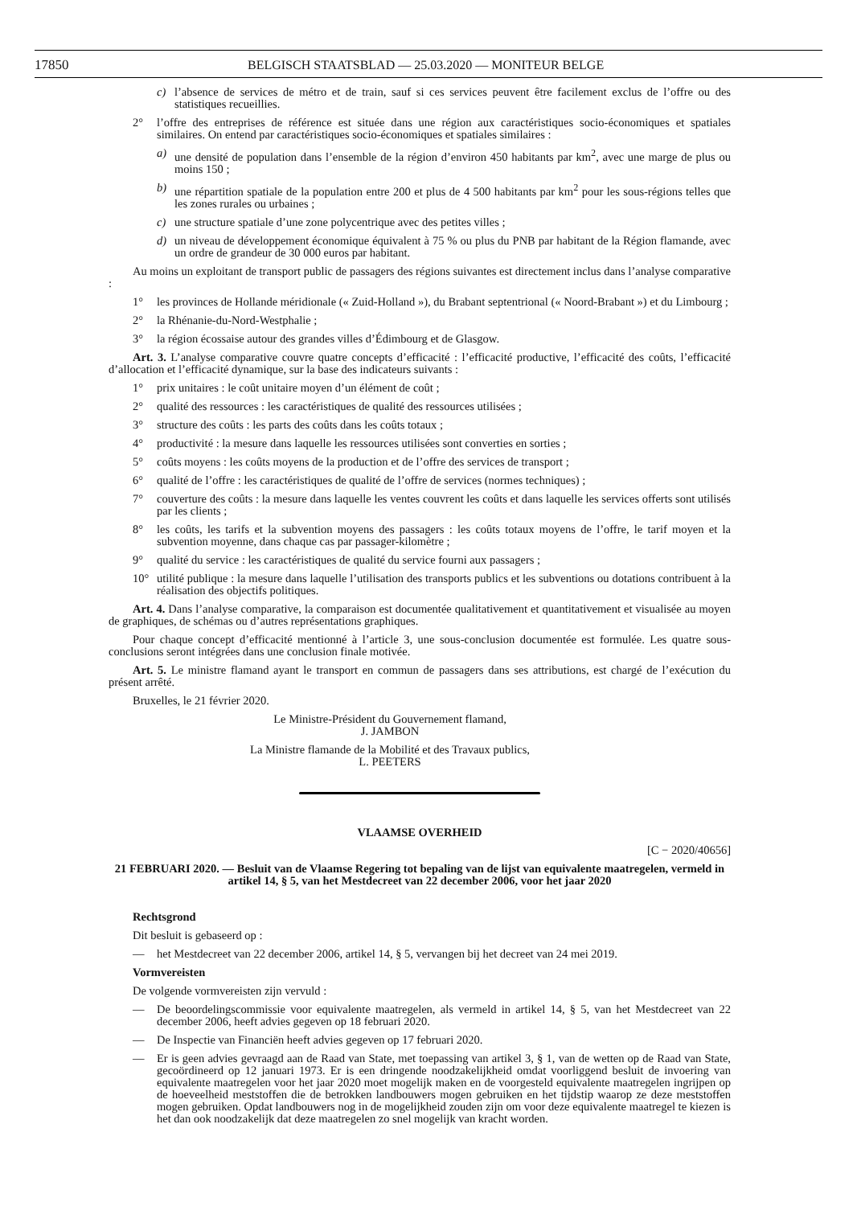17850 BELGISCH STAATSBLAD — 25.03.2020 — MONITEUR BELGE
c) l’absence de services de métro et de train, sauf si ces services peuvent être facilement exclus de l’offre ou des statistiques recueillies.
2° l’offre des entreprises de référence est située dans une région aux caractéristiques socio-économiques et spatiales similaires. On entend par caractéristiques socio-économiques et spatiales similaires :
a) une densité de population dans l’ensemble de la région d’environ 450 habitants par km<sup>2</sup>, avec une marge de plus ou moins 150 ;
b) une répartition spatiale de la population entre 200 et plus de 4 500 habitants par km<sup>2</sup> pour les sous-régions telles que les zones rurales ou urbaines ;
c) une structure spatiale d’une zone polycentrique avec des petites villes ;
d) un niveau de développement économique équivalent à 75 % ou plus du PNB par habitant de la Région flamande, avec un ordre de grandeur de 30 000 euros par habitant.
Au moins un exploitant de transport public de passagers des régions suivantes est directement inclus dans l’analyse comparative :
1° les provinces de Hollande méridionale (« Zuid-Holland »), du Brabant septentrional (« Noord-Brabant ») et du Limbourg ;
2° la Rhénanie-du-Nord-Westphalie ;
3° la région écossaise autour des grandes villes d’Édimbourg et de Glasgow.
Art. 3. L’analyse comparative couvre quatre concepts d’efficacité : l’efficacité productive, l’efficacité des coûts, l’efficacité d’allocation et l’efficacité dynamique, sur la base des indicateurs suivants :
1° prix unitaires : le coût unitaire moyen d’un élément de coût ;
2° qualité des ressources : les caractéristiques de qualité des ressources utilisées ;
3° structure des coûts : les parts des coûts dans les coûts totaux ;
4° productivité : la mesure dans laquelle les ressources utilisées sont converties en sorties ;
5° coûts moyens : les coûts moyens de la production et de l’offre des services de transport ;
6° qualité de l’offre : les caractéristiques de qualité de l’offre de services (normes techniques) ;
7° couverture des coûts : la mesure dans laquelle les ventes couvrent les coûts et dans laquelle les services offerts sont utilisés par les clients ;
8° les coûts, les tarifs et la subvention moyens des passagers : les coûts totaux moyens de l’offre, le tarif moyen et la subvention moyenne, dans chaque cas par passager-kilomètre ;
9° qualité du service : les caractéristiques de qualité du service fourni aux passagers ;
10° utilité publique : la mesure dans laquelle l’utilisation des transports publics et les subventions ou dotations contribuent à la réalisation des objectifs politiques.
Art. 4. Dans l’analyse comparative, la comparaison est documentée qualitativement et quantitativement et visualisée au moyen de graphiques, de schémas ou d’autres représentations graphiques.
Pour chaque concept d’efficacité mentionné à l’article 3, une sous-conclusion documentée est formulée. Les quatre sous-conclusions seront intégrées dans une conclusion finale motivée.
Art. 5. Le ministre flamand ayant le transport en commun de passagers dans ses attributions, est chargé de l’exécution du présent arrêté.
Bruxelles, le 21 février 2020.
Le Ministre-Président du Gouvernement flamand,
J. JAMBON
La Ministre flamande de la Mobilité et des Travaux publics,
L. PEETERS
VLAAMSE OVERHEID
[C − 2020/40656]
21 FEBRUARI 2020. — Besluit van de Vlaamse Regering tot bepaling van de lijst van equivalente maatregelen, vermeld in artikel 14, § 5, van het Mestdecreet van 22 december 2006, voor het jaar 2020
Rechtsgrond
Dit besluit is gebaseerd op :
— het Mestdecreet van 22 december 2006, artikel 14, § 5, vervangen bij het decreet van 24 mei 2019.
Vormvereisten
De volgende vormvereisten zijn vervuld :
— De beoordelingscommissie voor equivalente maatregelen, als vermeld in artikel 14, § 5, van het Mestdecreet van 22 december 2006, heeft advies gegeven op 18 februari 2020.
— De Inspectie van Financiën heeft advies gegeven op 17 februari 2020.
— Er is geen advies gevraagd aan de Raad van State, met toepassing van artikel 3, § 1, van de wetten op de Raad van State, gecoördineerd op 12 januari 1973. Er is een dringende noodzakelijkheid omdat voorliggend besluit de invoering van equivalente maatregelen voor het jaar 2020 moet mogelijk maken en de voorgesteld equivalente maatregelen ingrijpen op de hoeveelheid meststoffen die de betrokken landbouwers mogen gebruiken en het tijdstip waarop ze deze meststoffen mogen gebruiken. Opdat landbouwers nog in de mogelijkheid zouden zijn om voor deze equivalente maatregel te kiezen is het dan ook noodzakelijk dat deze maatregelen zo snel mogelijk van kracht worden.